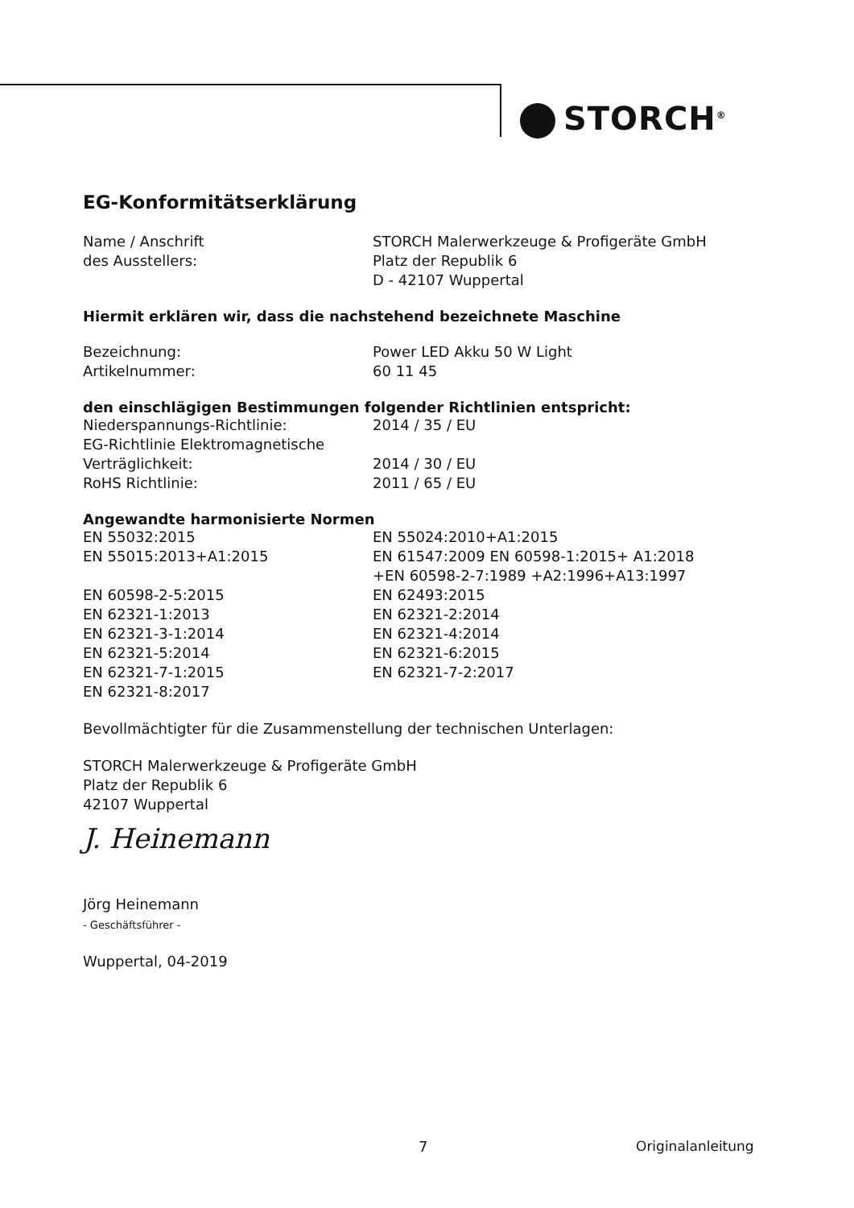STORCH<sup>®</sup>
EG-Konformitätserklärung
Name / Anschrift
des Ausstellers:
STORCH Malerwerkzeuge & Profigeräte GmbH
Platz der Republik 6
D - 42107 Wuppertal
Hiermit erklären wir, dass die nachstehend bezeichnete Maschine
Bezeichnung:
Artikelnummer:
Power LED Akku 50 W Light
60 11 45
den einschlägigen Bestimmungen folgender Richtlinien entspricht:
Niederspannungs-Richtlinie:
EG-Richtlinie Elektromagnetische
Verträglichkeit:
RoHS Richtlinie:
2014 / 35 / EU
2014 / 30 / EU
2011 / 65 / EU
Angewandte harmonisierte Normen
EN 55032:2015
EN 55015:2013+A1:2015
EN 60598-2-5:2015
EN 62321-1:2013
EN 62321-3-1:2014
EN 62321-5:2014
EN 62321-7-1:2015
EN 62321-8:2017
EN 55024:2010+A1:2015
EN 61547:2009 EN 60598-1:2015+ A1:2018
+EN 60598-2-7:1989 +A2:1996+A13:1997
EN 62493:2015
EN 62321-2:2014
EN 62321-4:2014
EN 62321-6:2015
EN 62321-7-2:2017
Bevollmächtigter für die Zusammenstellung der technischen Unterlagen:
STORCH Malerwerkzeuge & Profigeräte GmbH
Platz der Republik 6
42107 Wuppertal
J. Heinemann
Jörg Heinemann
- Geschäftsführer -
Wuppertal, 04-2019
7 Originalanleitung